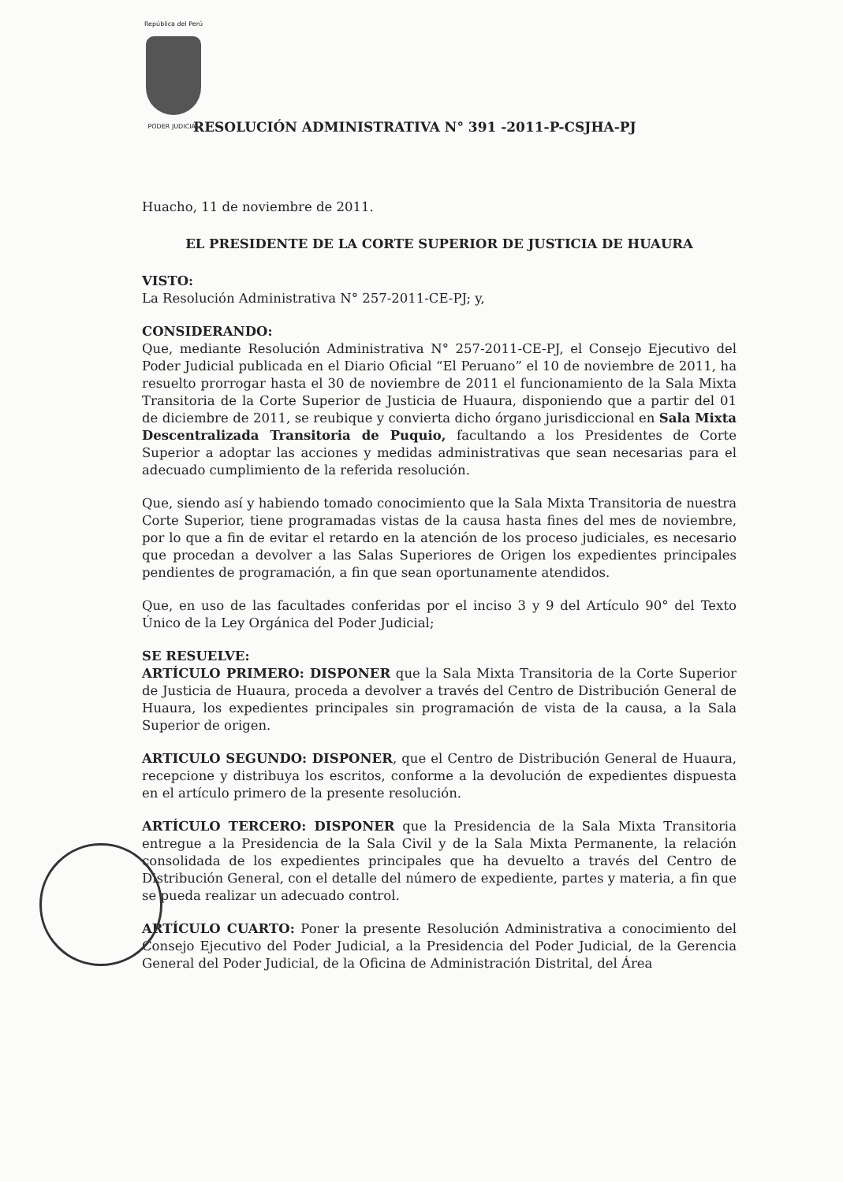República del Perú
PODER JUDICIAL
RESOLUCIÓN ADMINISTRATIVA N° 391 -2011-P-CSJHA-PJ
Huacho, 11 de noviembre de 2011.
EL PRESIDENTE DE LA CORTE SUPERIOR DE JUSTICIA DE HUAURA
VISTO:
La Resolución Administrativa N° 257-2011-CE-PJ; y,
CONSIDERANDO:
Que, mediante Resolución Administrativa N° 257-2011-CE-PJ, el Consejo Ejecutivo del Poder Judicial publicada en el Diario Oficial “El Peruano” el 10 de noviembre de 2011, ha resuelto prorrogar hasta el 30 de noviembre de 2011 el funcionamiento de la Sala Mixta Transitoria de la Corte Superior de Justicia de Huaura, disponiendo que a partir del 01 de diciembre de 2011, se reubique y convierta dicho órgano jurisdiccional en Sala Mixta Descentralizada Transitoria de Puquio, facultando a los Presidentes de Corte Superior a adoptar las acciones y medidas administrativas que sean necesarias para el adecuado cumplimiento de la referida resolución.
Que, siendo así y habiendo tomado conocimiento que la Sala Mixta Transitoria de nuestra Corte Superior, tiene programadas vistas de la causa hasta fines del mes de noviembre, por lo que a fin de evitar el retardo en la atención de los proceso judiciales, es necesario que procedan a devolver a las Salas Superiores de Origen los expedientes principales pendientes de programación, a fin que sean oportunamente atendidos.
Que, en uso de las facultades conferidas por el inciso 3 y 9 del Artículo 90° del Texto Único de la Ley Orgánica del Poder Judicial;
SE RESUELVE:
ARTÍCULO PRIMERO: DISPONER que la Sala Mixta Transitoria de la Corte Superior de Justicia de Huaura, proceda a devolver a través del Centro de Distribución General de Huaura, los expedientes principales sin programación de vista de la causa, a la Sala Superior de origen.
ARTICULO SEGUNDO: DISPONER, que el Centro de Distribución General de Huaura, recepcione y distribuya los escritos, conforme a la devolución de expedientes dispuesta en el artículo primero de la presente resolución.
ARTÍCULO TERCERO: DISPONER que la Presidencia de la Sala Mixta Transitoria entregue a la Presidencia de la Sala Civil y de la Sala Mixta Permanente, la relación consolidada de los expedientes principales que ha devuelto a través del Centro de Distribución General, con el detalle del número de expediente, partes y materia, a fin que se pueda realizar un adecuado control.
ARTÍCULO CUARTO: Poner la presente Resolución Administrativa a conocimiento del Consejo Ejecutivo del Poder Judicial, a la Presidencia del Poder Judicial, de la Gerencia General del Poder Judicial, de la Oficina de Administración Distrital, del Área